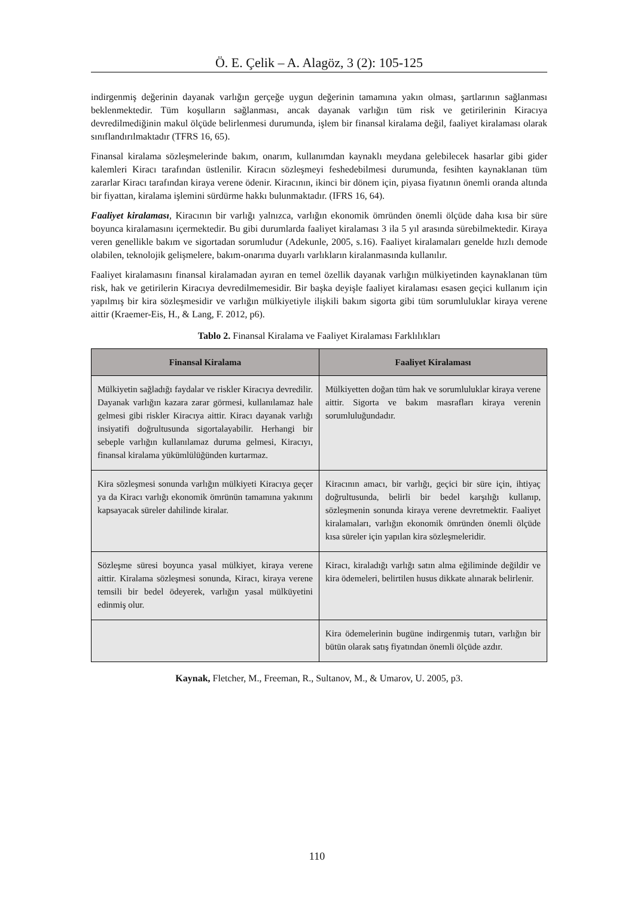Ö. E. Çelik – A. Alagöz, 3 (2): 105-125
indirgenmiş değerinin dayanak varlığın gerçeğe uygun değerinin tamamına yakın olması, şartlarının sağlanması beklenmektedir. Tüm koşulların sağlanması, ancak dayanak varlığın tüm risk ve getirilerinin Kiracıya devredilmediğinin makul ölçüde belirlenmesi durumunda, işlem bir finansal kiralama değil, faaliyet kiralaması olarak sınıflandırılmaktadır (TFRS 16, 65).
Finansal kiralama sözleşmelerinde bakım, onarım, kullanımdan kaynaklı meydana gelebilecek hasarlar gibi gider kalemleri Kiracı tarafından üstlenilir. Kiracın sözleşmeyi feshedebilmesi durumunda, fesihten kaynaklanan tüm zararlar Kiracı tarafından kiraya verene ödenir. Kiracının, ikinci bir dönem için, piyasa fiyatının önemli oranda altında bir fiyattan, kiralama işlemini sürdürme hakkı bulunmaktadır. (IFRS 16, 64).
Faaliyet kiralaması, Kiracının bir varlığı yalnızca, varlığın ekonomik ömründen önemli ölçüde daha kısa bir süre boyunca kiralamasını içermektedir. Bu gibi durumlarda faaliyet kiralaması 3 ila 5 yıl arasında sürebilmektedir. Kiraya veren genellikle bakım ve sigortadan sorumludur (Adekunle, 2005, s.16). Faaliyet kiralamaları genelde hızlı demode olabilen, teknolojik gelişmelere, bakım-onarıma duyarlı varlıkların kiralanmasında kullanılır.
Faaliyet kiralamasını finansal kiralamadan ayıran en temel özellik dayanak varlığın mülkiyetinden kaynaklanan tüm risk, hak ve getirilerin Kiracıya devredilmemesidir. Bir başka deyişle faaliyet kiralaması esasen geçici kullanım için yapılmış bir kira sözleşmesidir ve varlığın mülkiyetiyle ilişkili bakım sigorta gibi tüm sorumluluklar kiraya verene aittir (Kraemer-Eis, H., & Lang, F. 2012, p6).
Tablo 2. Finansal Kiralama ve Faaliyet Kiralaması Farklılıkları
| Finansal Kiralama | Faaliyet Kiralaması |
| --- | --- |
| Mülkiyetin sağladığı faydalar ve riskler Kiracıya devredilir. Dayanak varlığın kazara zarar görmesi, kullanılamaz hale gelmesi gibi riskler Kiracıya aittir. Kiracı dayanak varlığı insiyatifi doğrultusunda sigortalayabilir. Herhangi bir sebeple varlığın kullanılamaz duruma gelmesi, Kiracıyı, finansal kiralama yükümlülüğünden kurtarmaz. | Mülkiyetten doğan tüm hak ve sorumluluklar kiraya verene aittir. Sigorta ve bakım masrafları kiraya verenin sorumluluğundadır. |
| Kira sözleşmesi sonunda varlığın mülkiyeti Kiracıya geçer ya da Kiracı varlığı ekonomik ömrünün tamamına yakınını kapsayacak süreler dahilinde kiralar. | Kiracının amacı, bir varlığı, geçici bir süre için, ihtiyaç doğrultusunda, belirli bir bedel karşılığı kullanıp, sözleşmenin sonunda kiraya verene devretmektir. Faaliyet kiralamaları, varlığın ekonomik ömründen önemli ölçüde kısa süreler için yapılan kira sözleşmeleridir. |
| Sözleşme süresi boyunca yasal mülkiyet, kiraya verene aittir. Kiralama sözleşmesi sonunda, Kiracı, kiraya verene temsili bir bedel ödeyerek, varlığın yasal mülküyetini edinmiş olur. | Kiracı, kiraladığı varlığı satın alma eğiliminde değildir ve kira ödemeleri, belirtilen husus dikkate alınarak belirlenir. |
| | Kira ödemelerinin bugüne indirgenmiş tutarı, varlığın bir bütün olarak satış fiyatından önemli ölçüde azdır. |
Kaynak, Fletcher, M., Freeman, R., Sultanov, M., & Umarov, U. 2005, p3.
110